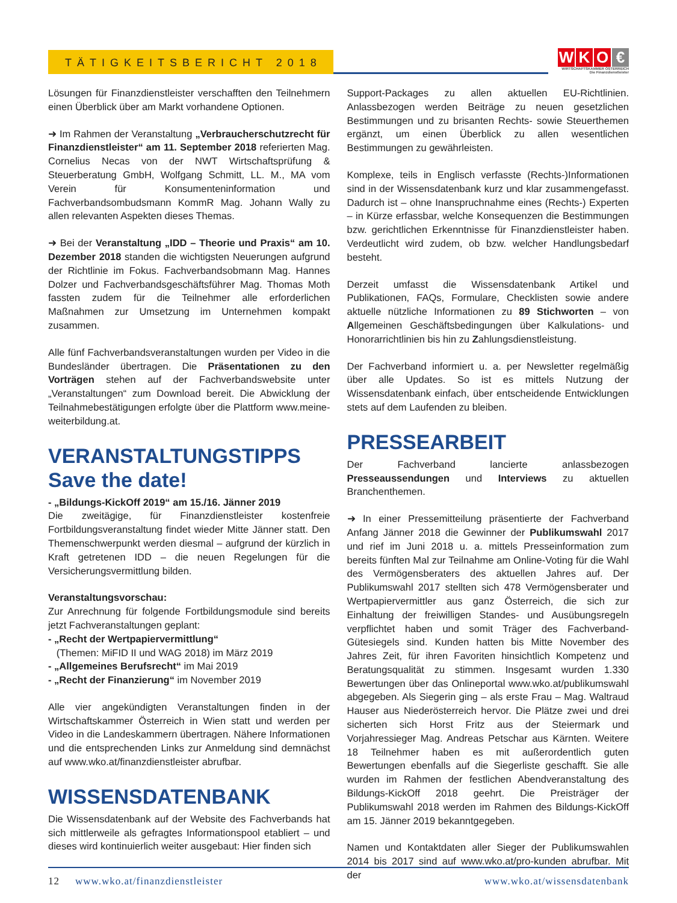TÄTIGKEITSBERICHT 2018
WKO €
WIRTSCHAFTSKAMMER ÖSTERREICH
Die Finanzdienstleister
Lösungen für Finanzdienstleister verschafften den Teilnehmern einen Überblick über am Markt vorhandene Optionen.
➜ Im Rahmen der Veranstaltung „Verbraucherschutzrecht für Finanzdienstleister“ am 11. September 2018 referierten Mag. Cornelius Necas von der NWT Wirtschaftsprüfung & Steuerberatung GmbH, Wolfgang Schmitt, LL. M., MA vom Verein für Konsumenteninformation und Fachverbandsombudsmann KommR Mag. Johann Wally zu allen relevanten Aspekten dieses Themas.
➜ Bei der Veranstaltung „IDD – Theorie und Praxis“ am 10. Dezember 2018 standen die wichtigsten Neuerungen aufgrund der Richtlinie im Fokus. Fachverbandsobmann Mag. Hannes Dolzer und Fachverbandsgeschäftsführer Mag. Thomas Moth fassten zudem für die Teilnehmer alle erforderlichen Maßnahmen zur Umsetzung im Unternehmen kompakt zusammen.
Alle fünf Fachverbandsveranstaltungen wurden per Video in die Bundesländer übertragen. Die Präsentationen zu den Vorträgen stehen auf der Fachverbandswebsite unter „Veranstaltungen“ zum Download bereit. Die Abwicklung der Teilnahmebestätigungen erfolgte über die Plattform www.meine-weiterbildung.at.
VERANSTALTUNGSTIPPS
Save the date!
- „Bildungs-KickOff 2019“ am 15./16. Jänner 2019
Die zweitägige, für Finanzdienstleister kostenfreie Fortbildungsveranstaltung findet wieder Mitte Jänner statt. Den Themenschwerpunkt werden diesmal – aufgrund der kürzlich in Kraft getretenen IDD – die neuen Regelungen für die Versicherungsvermittlung bilden.
Veranstaltungsvorschau:
Zur Anrechnung für folgende Fortbildungsmodule sind bereits jetzt Fachveranstaltungen geplant:
- „Recht der Wertpapiervermittlung“
(Themen: MiFID II und WAG 2018) im März 2019
- „Allgemeines Berufsrecht“ im Mai 2019
- „Recht der Finanzierung“ im November 2019
Alle vier angekündigten Veranstaltungen finden in der Wirtschaftskammer Österreich in Wien statt und werden per Video in die Landeskammern übertragen. Nähere Informationen und die entsprechenden Links zur Anmeldung sind demnächst auf www.wko.at/finanzdienstleister abrufbar.
WISSENSDATENBANK
Die Wissensdatenbank auf der Website des Fachverbands hat sich mittlerweile als gefragtes Informationspool etabliert – und dieses wird kontinuierlich weiter ausgebaut: Hier finden sich
Support-Packages zu allen aktuellen EU-Richtlinien. Anlassbezogen werden Beiträge zu neuen gesetzlichen Bestimmungen und zu brisanten Rechts- sowie Steuerthemen ergänzt, um einen Überblick zu allen wesentlichen Bestimmungen zu gewährleisten.
Komplexe, teils in Englisch verfasste (Rechts-)Informationen sind in der Wissensdatenbank kurz und klar zusammengefasst. Dadurch ist – ohne Inanspruchnahme eines (Rechts-) Experten – in Kürze erfassbar, welche Konsequenzen die Bestimmungen bzw. gerichtlichen Erkenntnisse für Finanzdienstleister haben. Verdeutlicht wird zudem, ob bzw. welcher Handlungsbedarf besteht.
Derzeit umfasst die Wissensdatenbank Artikel und Publikationen, FAQs, Formulare, Checklisten sowie andere aktuelle nützliche Informationen zu 89 Stichworten – von Allgemeinen Geschäftsbedingungen über Kalkulations- und Honorarrichtlinien bis hin zu Zahlungsdienstleistung.
Der Fachverband informiert u. a. per Newsletter regelmäßig über alle Updates. So ist es mittels Nutzung der Wissensdatenbank einfach, über entscheidende Entwicklungen stets auf dem Laufenden zu bleiben.
PRESSEARBEIT
Der Fachverband lancierte anlassbezogen Presseaussendungen und Interviews zu aktuellen Branchenthemen.
➜ In einer Pressemitteilung präsentierte der Fachverband Anfang Jänner 2018 die Gewinner der Publikumswahl 2017 und rief im Juni 2018 u. a. mittels Presseinformation zum bereits fünften Mal zur Teilnahme am Online-Voting für die Wahl des Vermögensberaters des aktuellen Jahres auf. Der Publikumswahl 2017 stellten sich 478 Vermögensberater und Wertpapiervermittler aus ganz Österreich, die sich zur Einhaltung der freiwilligen Standes- und Ausübungsregeln verpflichtet haben und somit Träger des Fachverband-Gütesiegels sind. Kunden hatten bis Mitte November des Jahres Zeit, für ihren Favoriten hinsichtlich Kompetenz und Beratungsqualität zu stimmen. Insgesamt wurden 1.330 Bewertungen über das Onlineportal www.wko.at/publikumswahl abgegeben. Als Siegerin ging – als erste Frau – Mag. Waltraud Hauser aus Niederösterreich hervor. Die Plätze zwei und drei sicherten sich Horst Fritz aus der Steiermark und Vorjahressieger Mag. Andreas Petschar aus Kärnten. Weitere 18 Teilnehmer haben es mit außerordentlich guten Bewertungen ebenfalls auf die Siegerliste geschafft. Sie alle wurden im Rahmen der festlichen Abendveranstaltung des Bildungs-KickOff 2018 geehrt. Die Preisträger der Publikumswahl 2018 werden im Rahmen des Bildungs-KickOff am 15. Jänner 2019 bekanntgegeben.
Namen und Kontaktdaten aller Sieger der Publikumswahlen 2014 bis 2017 sind auf www.wko.at/pro-kunden abrufbar. Mit der
12 www.wko.at/finanzdienstleister www.wko.at/wissensdatenbank